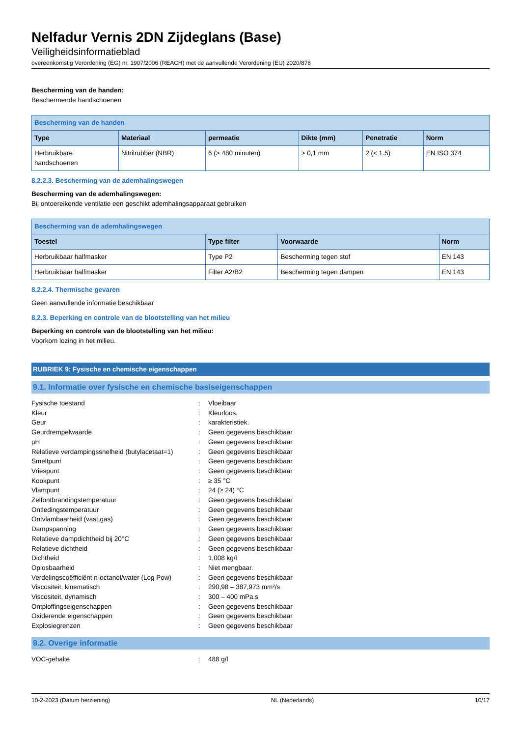Nelfadur Vernis 2DN Zijdeglans (Base)
Veiligheidsinformatieblad
overeenkomstig Verordening (EG) nr. 1907/2006 (REACH) met de aanvullende Verordening (EU) 2020/878
Bescherming van de handen:
Beschermende handschoenen
| Bescherming van de handen | | | | | |
| --- | --- | --- | --- | --- | --- |
| Type | Materiaal | permeatie | Dikte (mm) | Penetratie | Norm |
| Herbruikbare handschoenen | Nitrilrubber (NBR) | 6 (> 480 minuten) | > 0,1 mm | 2 (< 1.5) | EN ISO 374 |
8.2.2.3. Bescherming van de ademhalingswegen
Bescherming van de ademhalingswegen:
Bij ontoereikende ventilatie een geschikt ademhalingsapparaat gebruiken
| Bescherming van de ademhalingswegen | | | |
| --- | --- | --- | --- |
| Toestel | Type filter | Voorwaarde | Norm |
| Herbruikbaar halfmasker | Type P2 | Bescherming tegen stof | EN 143 |
| Herbruikbaar halfmasker | Filter A2/B2 | Bescherming tegen dampen | EN 143 |
8.2.2.4. Thermische gevaren
Geen aanvullende informatie beschikbaar
8.2.3. Beperking en controle van de blootstelling van het milieu
Beperking en controle van de blootstelling van het milieu:
Voorkom lozing in het milieu.
RUBRIEK 9: Fysische en chemische eigenschappen
9.1. Informatie over fysische en chemische basiseigenschappen
| Fysische toestand | : | Vloeibaar |
| Kleur | : | Kleurloos. |
| Geur | : | karakteristiek. |
| Geurdrempelwaarde | : | Geen gegevens beschikbaar |
| pH | : | Geen gegevens beschikbaar |
| Relatieve verdampingssnelheid (butylacetaat=1) | : | Geen gegevens beschikbaar |
| Smeltpunt | : | Geen gegevens beschikbaar |
| Vriespunt | : | Geen gegevens beschikbaar |
| Kookpunt | : | ≥ 35 °C |
| Vlampunt | : | 24 (≥ 24) °C |
| Zelfontbrandingstemperatuur | : | Geen gegevens beschikbaar |
| Ontledingstemperatuur | : | Geen gegevens beschikbaar |
| Ontvlambaarheid (vast,gas) | : | Geen gegevens beschikbaar |
| Dampspanning | : | Geen gegevens beschikbaar |
| Relatieve dampdichtheid bij 20°C | : | Geen gegevens beschikbaar |
| Relatieve dichtheid | : | Geen gegevens beschikbaar |
| Dichtheid | : | 1,008 kg/l |
| Oplosbaarheid | : | Niet mengbaar. |
| Verdelingscoëfficiënt n-octanol/water (Log Pow) | : | Geen gegevens beschikbaar |
| Viscositeit, kinematisch | : | 290,98 – 387,973 mm²/s |
| Viscositeit, dynamisch | : | 300 – 400 mPa.s |
| Ontploffingseigenschappen | : | Geen gegevens beschikbaar |
| Oxiderende eigenschappen | : | Geen gegevens beschikbaar |
| Explosiegrenzen | : | Geen gegevens beschikbaar |
9.2. Overige informatie
| VOC-gehalte | : | 488 g/l |
10-2-2023 (Datum herziening) NL (Nederlands) 10/17